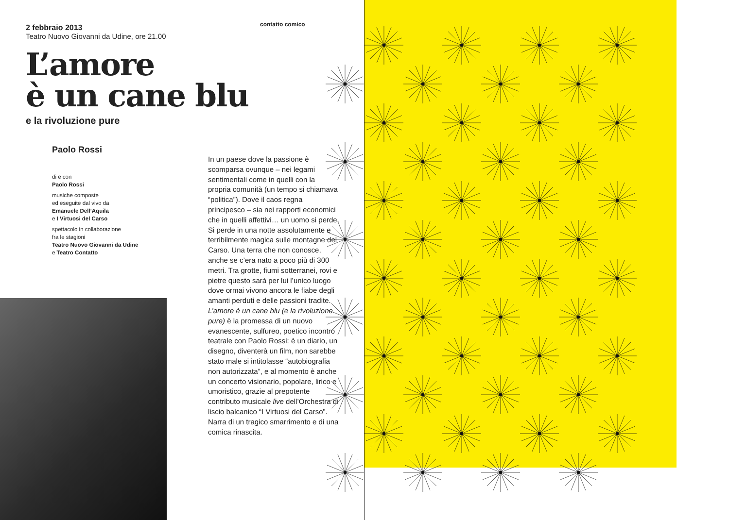contatto comico
2 febbraio 2013
Teatro Nuovo Giovanni da Udine, ore 21.00
L’amore
è un cane blu
e la rivoluzione pure
Paolo Rossi
di e con
Paolo Rossi
musiche composte
ed eseguite dal vivo da
Emanuele Dell’Aquila
e I Virtuosi del Carso
spettacolo in collaborazione
fra le stagioni
Teatro Nuovo Giovanni da Udine
e Teatro Contatto
In un paese dove la passione è scomparsa ovunque – nei legami sentimentali come in quelli con la propria comunità (un tempo si chiamava “politica”). Dove il caos regna principesco – sia nei rapporti economici che in quelli affettivi… un uomo si perde. Si perde in una notte assolutamente e terribilmente magica sulle montagne del Carso. Una terra che non conosce, anche se c’era nato a poco più di 300 metri. Tra grotte, fiumi sotterranei, rovi e pietre questo sarà per lui l’unico luogo dove ormai vivono ancora le fiabe degli amanti perduti e delle passioni tradite. L’amore è un cane blu (e la rivoluzione pure) è la promessa di un nuovo evanescente, sulfureo, poetico incontro teatrale con Paolo Rossi: è un diario, un disegno, diventerà un film, non sarebbe stato male si intitolasse “autobiografia non autorizzata”, e al momento è anche un concerto visionario, popolare, lirico e umoristico, grazie al prepotente contributo musicale live dell’Orchestra di liscio balcanico “I Virtuosi del Carso”. Narra di un tragico smarrimento e di una comica rinascita.